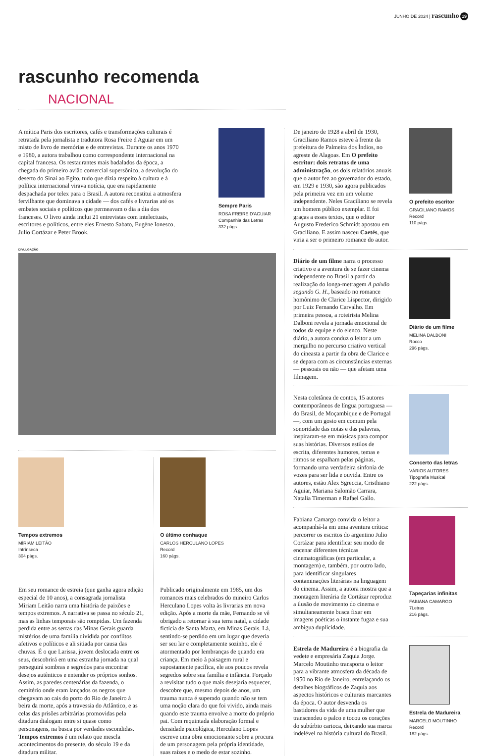JUNHO DE 2024 | rascunho 19
rascunho recomenda NACIONAL
A mítica Paris dos escritores, cafés e transformações culturais é retratada pela jornalista e tradutora Rosa Freire d'Aguiar em um misto de livro de memórias e de entrevistas. Durante os anos 1970 e 1980, a autora trabalhou como correspondente internacional na capital francesa. Os restaurantes mais badalados da época, a chegada do primeiro avião comercial supersônico, a devolução do deserto do Sinai ao Egito, tudo que dizia respeito à cultura e à política internacional virava notícia, que era rapidamente despachada por telex para o Brasil. A autora reconstitui a atmosfera fervilhante que dominava a cidade — dos cafés e livrarias até os embates sociais e políticos que permeavam o dia a dia dos franceses. O livro ainda inclui 21 entrevistas com intelectuais, escritores e políticos, entre eles Ernesto Sabato, Eugène Ionesco, Julio Cortázar e Peter Brook.
Sempre Paris
ROSA FREIRE D'AGUIAR
Companhia das Letras
332 págs.
DIVULGAÇÃO
Tempos extremos
MÍRIAM LEITÃO
Intrínseca
304 págs.
Em seu romance de estreia (que ganha agora edição especial de 10 anos), a consagrada jornalista Míriam Leitão narra uma história de paixões e tempos extremos. A narrativa se passa no século 21, mas as linhas temporais são rompidas. Um fazenda perdida entre as serras das Minas Gerais guarda mistérios de uma família dividida por conflitos afetivos e políticos e ali sitiada por causa das chuvas. É o que Larissa, jovem deslocada entre os seus, descobrirá em uma estranha jornada na qual perseguirá sombras e segredos para encontrar desejos autênticos e entender os próprios sonhos. Assim, as paredes centenárias da fazenda, o cemitério onde eram lançados os negros que chegavam ao cais do porto do Rio de Janeiro à beira da morte, após a travessia do Atlântico, e as celas das prisões arbitrárias promovidas pela ditadura dialogam entre si quase como personagens, na busca por verdades escondidas. Tempos extremos é um relato que mescla acontecimentos do presente, do século 19 e da ditadura militar.
O último conhaque
CARLOS HERCULANO LOPES
Record
160 págs.
Publicado originalmente em 1985, um dos romances mais celebrados do mineiro Carlos Herculano Lopes volta às livrarias em nova edição. Após a morte da mãe, Fernando se vê obrigado a retornar à sua terra natal, a cidade fictícia de Santa Marta, em Minas Gerais. Lá, sentindo-se perdido em um lugar que deveria ser seu lar e completamente sozinho, ele é atormentado por lembranças de quando era criança. Em meio à paisagem rural e supostamente pacífica, ele aos poucos revela segredos sobre sua família e infância. Forçado a revisitar tudo o que mais desejaria esquecer, descobre que, mesmo depois de anos, um trauma nunca é superado quando não se tem uma noção clara do que foi vivido, ainda mais quando este trauma envolve a morte do próprio pai. Com requintada elaboração formal e densidade psicológica, Herculano Lopes escreve uma obra emocionante sobre a procura de um personagem pela própria identidade, suas raízes e o medo de estar sozinho.
De janeiro de 1928 a abril de 1930, Graciliano Ramos esteve à frente da prefeitura de Palmeira dos Índios, no agreste de Alagoas. Em O prefeito escritor: dois retratos de uma administração, os dois relatórios anuais que o autor fez ao governador do estado, em 1929 e 1930, são agora publicados pela primeira vez em um volume independente. Neles Graciliano se revela um homem público exemplar. E foi graças a esses textos, que o editor Augusto Frederico Schmidt apostou em Graciliano. E assim nasceu Caetés, que viria a ser o primeiro romance do autor.
O prefeito escritor
GRACILIANO RAMOS
Record
110 págs.
Diário de um filme narra o processo criativo e a aventura de se fazer cinema independente no Brasil a partir da realização do longa-metragem A paixão segundo G. H., baseado no romance homônimo de Clarice Lispector, dirigido por Luiz Fernando Carvalho. Em primeira pessoa, a roteirista Melina Dalboni revela a jornada emocional de todos da equipe e do elenco. Neste diário, a autora conduz o leitor a um mergulho no percurso criativo vertical do cineasta a partir da obra de Clarice e se depara com as circunstâncias externas — pessoais ou não — que afetam uma filmagem.
Diário de um filme
MELINA DALBONI
Rocco
296 págs.
Nesta coletânea de contos, 15 autores contemporâneos de língua portuguesa — do Brasil, de Moçambique e de Portugal —, com um gosto em comum pela sonoridade das notas e das palavras, inspiraram-se em músicas para compor suas histórias. Diversos estilos de escrita, diferentes humores, temas e ritmos se espalham pelas páginas, formando uma verdadeira sinfonia de vozes para ser lida e ouvida. Entre os autores, estão Alex Sgreccia, Cristhiano Aguiar, Mariana Salomão Carrara, Natalia Timerman e Rafael Gallo.
Concerto das letras
VÁRIOS AUTORES
Tipografia Musical
222 págs.
Fabiana Camargo convida o leitor a acompanhá-la em uma aventura crítica: percorrer os escritos do argentino Julio Cortázar para identificar seu modo de encenar diferentes técnicas cinematográficas (em particular, a montagem) e, também, por outro lado, para identificar singulares contaminações literárias na linguagem do cinema. Assim, a autora mostra que a montagem literária de Cortázar reproduz a ilusão de movimento do cinema e simultaneamente busca fixar em imagens poéticas o instante fugaz e sua ambígua duplicidade.
Tapeçarias infinitas
FABIANA CAMARGO
7Letras
216 págs.
Estrela de Madureira é a biografia da vedete e empresária Zaquia Jorge. Marcelo Moutinho transporta o leitor para a vibrante atmosfera da década de 1950 no Rio de Janeiro, entrelaçando os detalhes biográficos de Zaquia aos aspectos históricos e culturais marcantes da época. O autor desvenda os bastidores da vida de uma mulher que transcendeu o palco e tocou os corações do subúrbio carioca, deixando sua marca indelével na história cultural do Brasil.
Estrela de Madureira
MARCELO MOUTINHO
Record
182 págs.